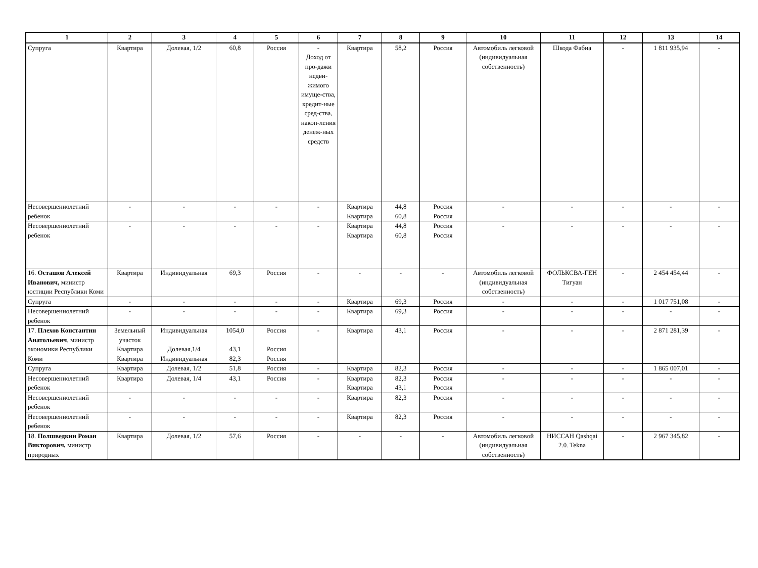| 1 | 2 | 3 | 4 | 5 | 6 | 7 | 8 | 9 | 10 | 11 | 12 | 13 | 14 |
| --- | --- | --- | --- | --- | --- | --- | --- | --- | --- | --- | --- | --- | --- |
| Супруга | Квартира | Долевая, 1/2 | 60,8 | Россия | - Доход от про-дажи недви-жимого имуще-ства, кредит-ные сред-ства, накоп-ления денеж-ных средств | Квартира | 58,2 | Россия | Автомобиль легковой (индивидуальная собственность) | Шкода Фабиа | - | 1 811 935,94 | - |
| Несовершеннолетний ребенок | - | - | - | - | - | Квартира Квартира | 44,8 60,8 | Россия Россия | - | - | - | - | - |
| Несовершеннолетний ребенок | - | - | - | - | - | Квартира Квартира | 44,8 60,8 | Россия Россия | - | - | - | - | - |
| 16. Осташов Алексей Иванович, министр юстиции Республики Коми | Квартира | Индивидуальная | 69,3 | Россия | - | - | - | - | Автомобиль легковой (индивидуальная собственность) | ФОЛЬКСВА-ГЕН Тигуан | - | 2 454 454,44 | - |
| Супруга | - | - | - | - | - | Квартира | 69,3 | Россия | - | - | - | 1 017 751,08 | - |
| Несовершеннолетний ребенок | - | - | - | - | - | Квартира | 69,3 | Россия | - | - | - | - | - |
| 17. Плехов Константин Анатольевич , министр экономики Республики Коми | Земельный участок Квартира Квартира | Индивидуальная Долевая,1/4 Индивидуальная | 1054,0 43,1 82,3 | Россия Россия Россия | - | Квартира | 43,1 | Россия | - | - | - | 2 871 281,39 | - |
| Супруга | Квартира | Долевая, 1/2 | 51,8 | Россия | - | Квартира | 82,3 | Россия | - | - | - | 1 865 007,01 | - |
| Несовершеннолетний ребенок | Квартира | Долевая, 1/4 | 43,1 | Россия | - | Квартира Квартира | 82,3 43,1 | Россия Россия | - | - | - | - | - |
| Несовершеннолетний ребенок | - | - | - | - | - | Квартира | 82,3 | Россия | - | - | - | - | - |
| Несовершеннолетний ребенок | - | - | - | - | - | Квартира | 82,3 | Россия | - | - | - | - | - |
| 18. Полшведкин Роман Викторович, министр природных | Квартира | Долевая, 1/2 | 57,6 | Россия | - | - | - | - | Автомобиль легковой (индивидуальная собственность) | НИССАН Qashqai 2.0. Tekna | - | 2 967 345,82 | - |